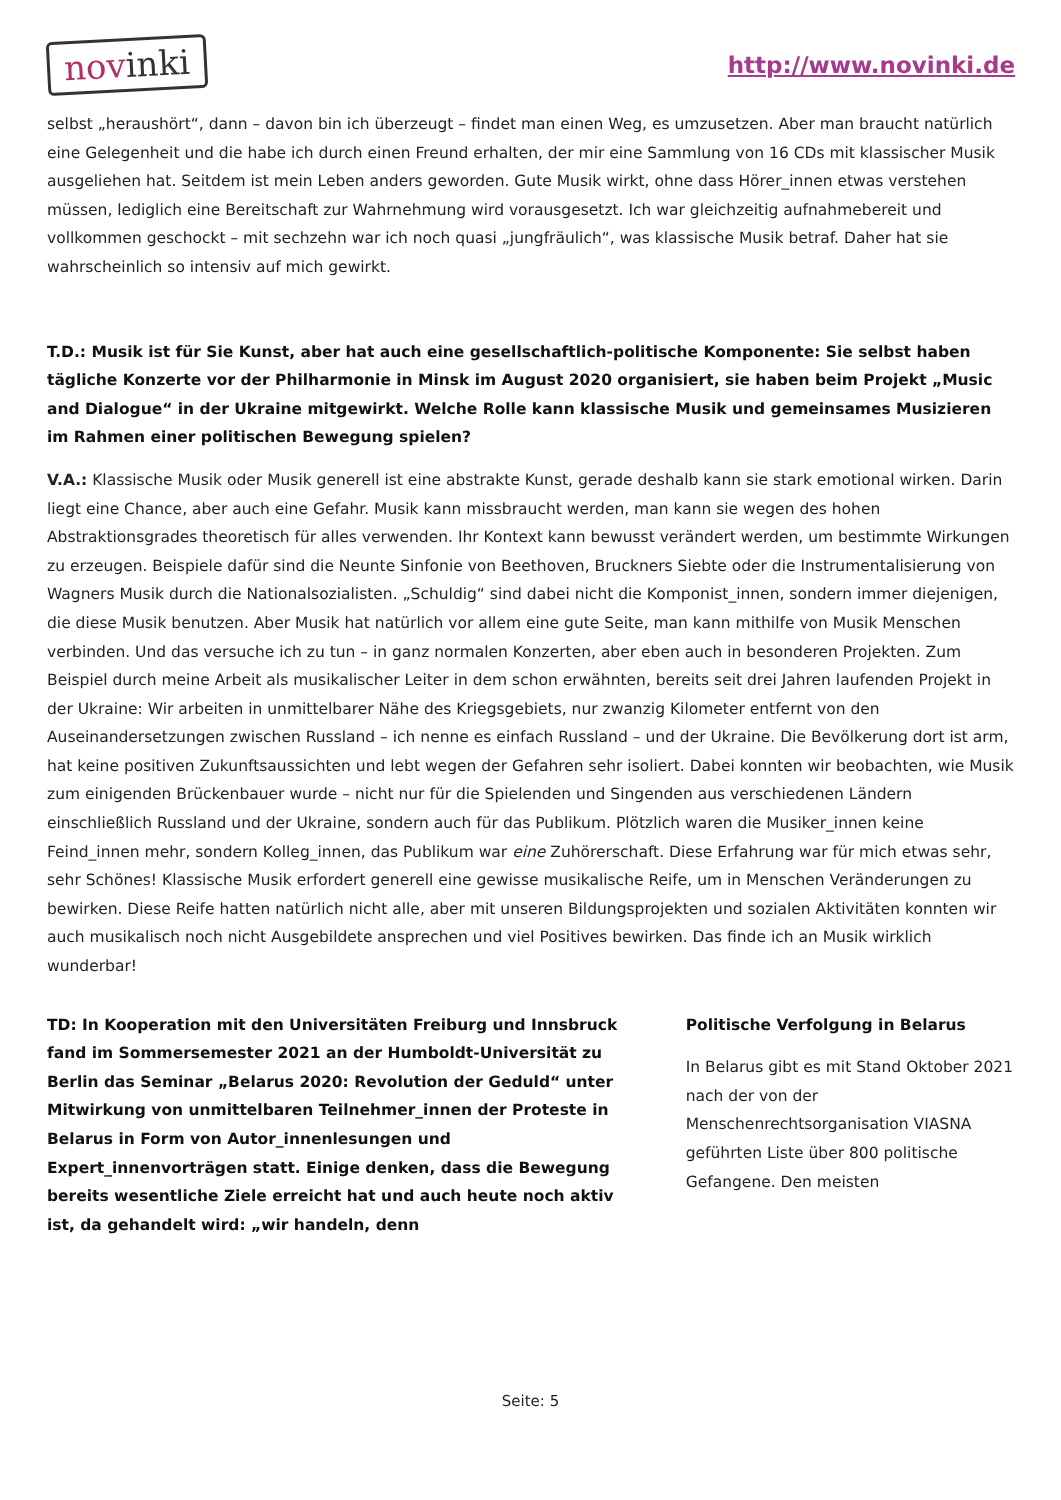novinki
http://www.novinki.de
selbst „heraushört“, dann – davon bin ich überzeugt – findet man einen Weg, es umzusetzen. Aber man braucht natürlich eine Gelegenheit und die habe ich durch einen Freund erhalten, der mir eine Sammlung von 16 CDs mit klassischer Musik ausgeliehen hat. Seitdem ist mein Leben anders geworden. Gute Musik wirkt, ohne dass Hörer_innen etwas verstehen müssen, lediglich eine Bereitschaft zur Wahrnehmung wird vorausgesetzt. Ich war gleichzeitig aufnahmebereit und vollkommen geschockt – mit sechzehn war ich noch quasi „jungfräulich“, was klassische Musik betraf. Daher hat sie wahrscheinlich so intensiv auf mich gewirkt.
T.D.: Musik ist für Sie Kunst, aber hat auch eine gesellschaftlich-politische Komponente: Sie selbst haben tägliche Konzerte vor der Philharmonie in Minsk im August 2020 organisiert, sie haben beim Projekt „Music and Dialogue“ in der Ukraine mitgewirkt. Welche Rolle kann klassische Musik und gemeinsames Musizieren im Rahmen einer politischen Bewegung spielen?
V.A.: Klassische Musik oder Musik generell ist eine abstrakte Kunst, gerade deshalb kann sie stark emotional wirken. Darin liegt eine Chance, aber auch eine Gefahr. Musik kann missbraucht werden, man kann sie wegen des hohen Abstraktionsgrades theoretisch für alles verwenden. Ihr Kontext kann bewusst verändert werden, um bestimmte Wirkungen zu erzeugen. Beispiele dafür sind die Neunte Sinfonie von Beethoven, Bruckners Siebte oder die Instrumentalisierung von Wagners Musik durch die Nationalsozialisten. „Schuldig“ sind dabei nicht die Komponist_innen, sondern immer diejenigen, die diese Musik benutzen. Aber Musik hat natürlich vor allem eine gute Seite, man kann mithilfe von Musik Menschen verbinden. Und das versuche ich zu tun – in ganz normalen Konzerten, aber eben auch in besonderen Projekten. Zum Beispiel durch meine Arbeit als musikalischer Leiter in dem schon erwähnten, bereits seit drei Jahren laufenden Projekt in der Ukraine: Wir arbeiten in unmittelbarer Nähe des Kriegsgebiets, nur zwanzig Kilometer entfernt von den Auseinandersetzungen zwischen Russland – ich nenne es einfach Russland – und der Ukraine. Die Bevölkerung dort ist arm, hat keine positiven Zukunftsaussichten und lebt wegen der Gefahren sehr isoliert. Dabei konnten wir beobachten, wie Musik zum einigenden Brückenbauer wurde – nicht nur für die Spielenden und Singenden aus verschiedenen Ländern einschließlich Russland und der Ukraine, sondern auch für das Publikum. Plötzlich waren die Musiker_innen keine Feind_innen mehr, sondern Kolleg_innen, das Publikum war eine Zuhörerschaft. Diese Erfahrung war für mich etwas sehr, sehr Schönes! Klassische Musik erfordert generell eine gewisse musikalische Reife, um in Menschen Veränderungen zu bewirken. Diese Reife hatten natürlich nicht alle, aber mit unseren Bildungsprojekten und sozialen Aktivitäten konnten wir auch musikalisch noch nicht Ausgebildete ansprechen und viel Positives bewirken. Das finde ich an Musik wirklich wunderbar!
TD: In Kooperation mit den Universitäten Freiburg und Innsbruck fand im Sommersemester 2021 an der Humboldt-Universität zu Berlin das Seminar „Belarus 2020: Revolution der Geduld“ unter Mitwirkung von unmittelbaren Teilnehmer_innen der Proteste in Belarus in Form von Autor_innenlesungen und Expert_innenvorträgen statt. Einige denken, dass die Bewegung bereits wesentliche Ziele erreicht hat und auch heute noch aktiv ist, da gehandelt wird: „wir handeln, denn
Politische Verfolgung in Belarus
In Belarus gibt es mit Stand Oktober 2021 nach der von der Menschenrechtsorganisation VIASNA geführten Liste über 800 politische Gefangene. Den meisten
Seite: 5